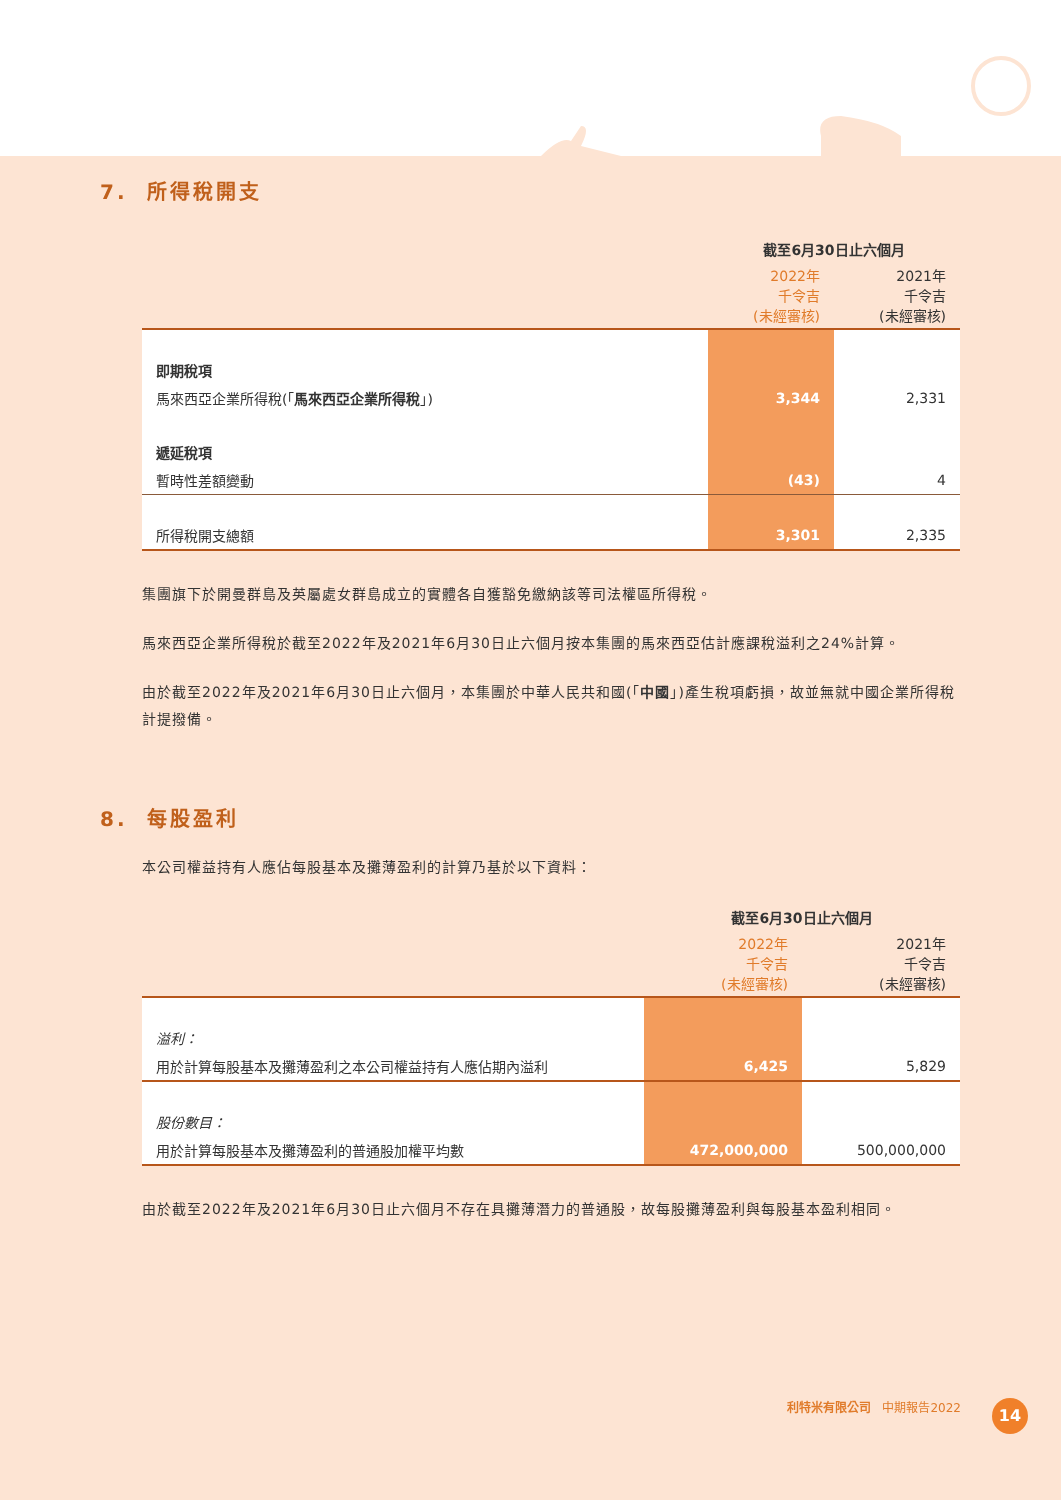7. 所得稅開支
| | 截至6月30日止六個月 | |
| --- | --- | --- |
| | 2022年 千令吉 (未經審核) | 2021年 千令吉 (未經審核) |
| 即期稅項 | | |
| 馬來西亞企業所得稅(「 馬來西亞企業所得稅 」) | 3,344 | 2,331 |
| 遞延稅項 | | |
| 暫時性差額變動 | (43) | 4 |
| 所得稅開支總額 | 3,301 | 2,335 |
集團旗下於開曼群島及英屬處女群島成立的實體各自獲豁免繳納該等司法權區所得稅。
馬來西亞企業所得稅於截至2022年及2021年6月30日止六個月按本集團的馬來西亞估計應課稅溢利之24%計算。
由於截至2022年及2021年6月30日止六個月，本集團於中華人民共和國(「中國」)產生稅項虧損，故並無就中國企業所得稅計提撥備。
8. 每股盈利
本公司權益持有人應佔每股基本及攤薄盈利的計算乃基於以下資料：
| | 截至6月30日止六個月 | |
| --- | --- | --- |
| | 2022年 千令吉 (未經審核) | 2021年 千令吉 (未經審核) |
| 溢利： | | |
| 用於計算每股基本及攤薄盈利之本公司權益持有人應佔期內溢利 | 6,425 | 5,829 |
| 股份數目： | | |
| 用於計算每股基本及攤薄盈利的普通股加權平均數 | 472,000,000 | 500,000,000 |
由於截至2022年及2021年6月30日止六個月不存在具攤薄潛力的普通股，故每股攤薄盈利與每股基本盈利相同。
利特米有限公司 中期報告2022 14